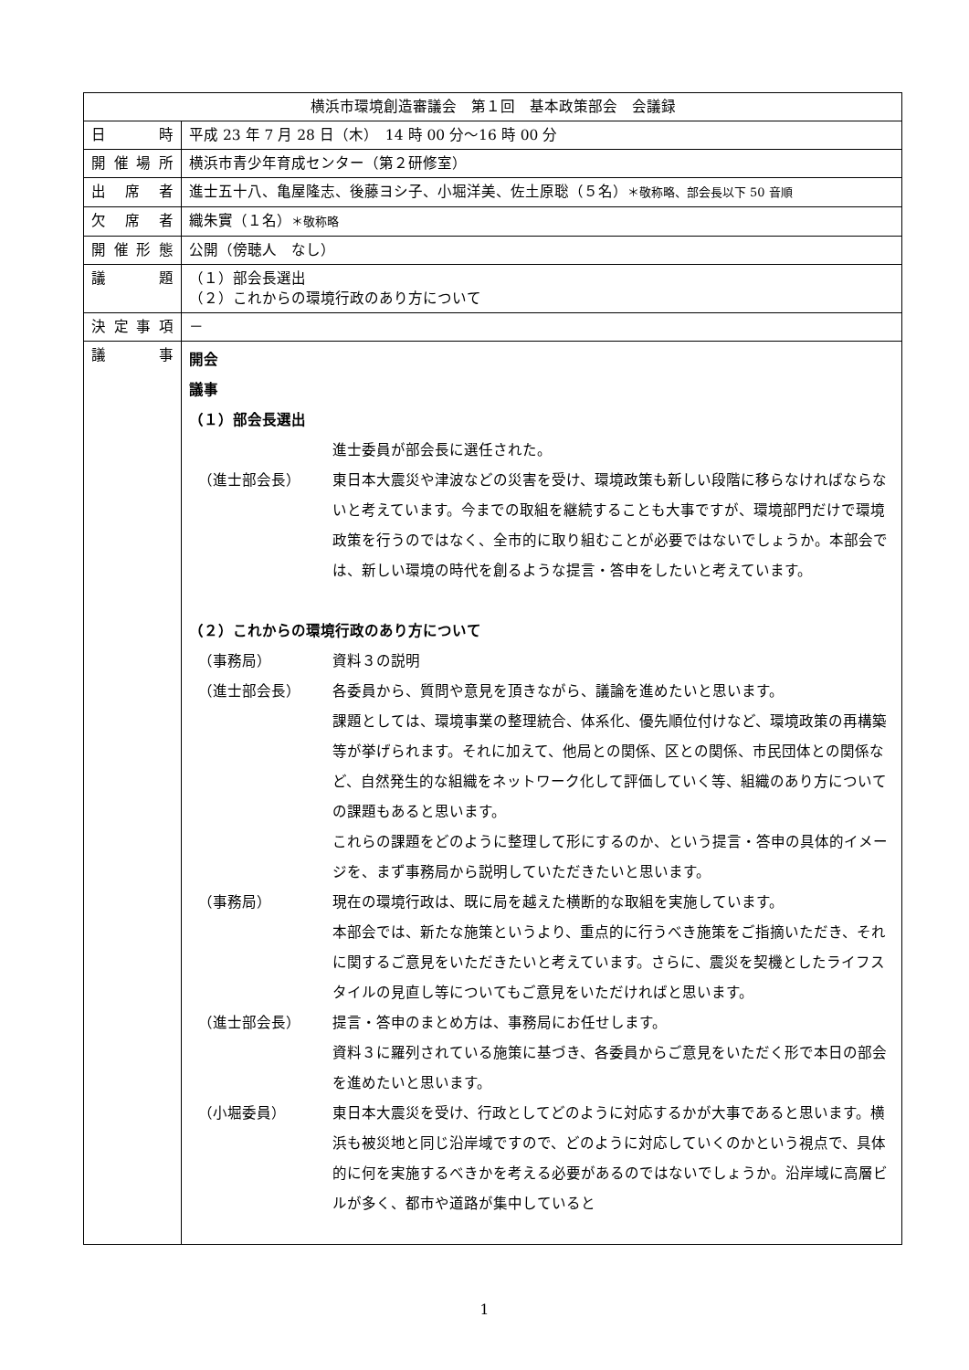| 横浜市環境創造審議会 第１回 基本政策部会 会議録 | |
| 日 時 | 平成 23 年 7 月 28 日（木） 14 時 00 分～16 時 00 分 |
| 開催場所 | 横浜市青少年育成センター（第２研修室） |
| 出 席 者 | 進士五十八、亀屋隆志、後藤ヨシ子、小堀洋美、佐土原聡（５名） ＊敬称略、部会長以下 50 音順 |
| 欠 席 者 | 織朱實（１名） ＊敬称略 |
| 開催形態 | 公開（傍聴人 なし） |
| 議 題 | （１）部会長選出 （２）これからの環境行政のあり方について |
| 決定事項 | － |
| 議 事 | 開会 議事 （１）部会長選出 進士委員が部会長に選任された。 （進士部会長） 東日本大震災や津波などの災害を受け、環境政策も新しい段階に移らなければならないと考えています。今までの取組を継続することも大事ですが、環境部門だけで環境政策を行うのではなく、全市的に取り組むことが必要ではないでしょうか。本部会では、新しい環境の時代を創るような提言・答申をしたいと考えています。 （２）これからの環境行政のあり方について （事務局） 資料３の説明 （進士部会長） 各委員から、質問や意見を頂きながら、議論を進めたいと思います。 課題としては、環境事業の整理統合、体系化、優先順位付けなど、環境政策の再構築等が挙げられます。それに加えて、他局との関係、区との関係、市民団体との関係など、自然発生的な組織をネットワーク化して評価していく等、組織のあり方についての課題もあると思います。 これらの課題をどのように整理して形にするのか、という提言・答申の具体的イメージを、まず事務局から説明していただきたいと思います。 （事務局） 現在の環境行政は、既に局を越えた横断的な取組を実施しています。 本部会では、新たな施策というより、重点的に行うべき施策をご指摘いただき、それに関するご意見をいただきたいと考えています。さらに、震災を契機としたライフスタイルの見直し等についてもご意見をいただければと思います。 （進士部会長） 提言・答申のまとめ方は、事務局にお任せします。 資料３に羅列されている施策に基づき、各委員からご意見をいただく形で本日の部会を進めたいと思います。 （小堀委員） 東日本大震災を受け、行政としてどのように対応するかが大事であると思います。横浜も被災地と同じ沿岸域ですので、どのように対応していくのかという視点で、具体的に何を実施するべきかを考える必要があるのではないでしょうか。沿岸域に高層ビルが多く、都市や道路が集中していると |
1